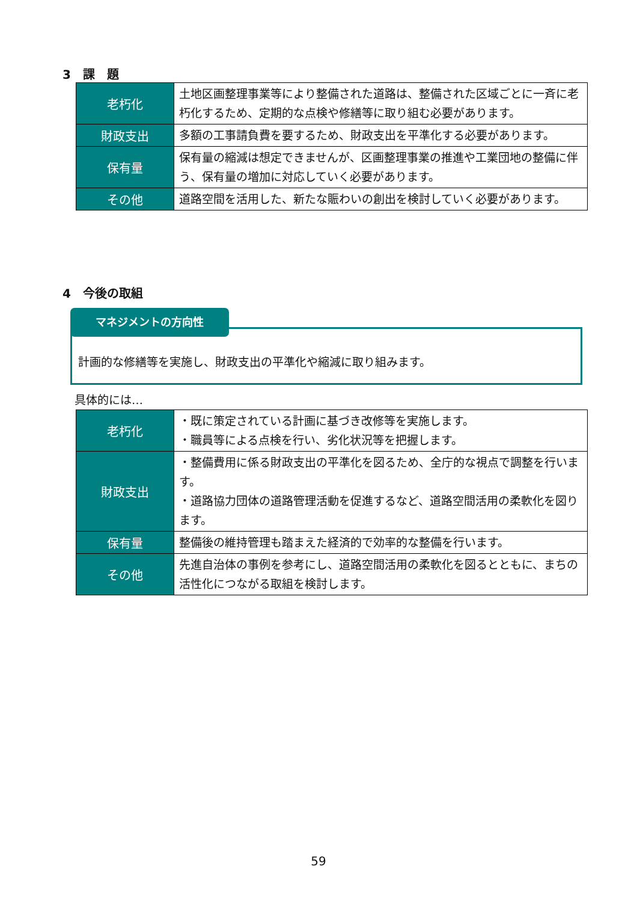3　課　題
| 老朽化 | 土地区画整理事業等により整備された道路は、整備された区域ごとに一斉に老朽化するため、定期的な点検や修繕等に取り組む必要があります。 |
| 財政支出 | 多額の工事請負費を要するため、財政支出を平準化する必要があります。 |
| 保有量 | 保有量の縮減は想定できませんが、区画整理事業の推進や工業団地の整備に伴う、保有量の増加に対応していく必要があります。 |
| その他 | 道路空間を活用した、新たな賑わいの創出を検討していく必要があります。 |
4　今後の取組
計画的な修繕等を実施し、財政支出の平準化や縮減に取り組みます。
マネジメントの方向性
具体的には…
| 老朽化 | ・既に策定されている計画に基づき改修等を実施します。 ・職員等による点検を行い、劣化状況等を把握します。 |
| 財政支出 | ・整備費用に係る財政支出の平準化を図るため、全庁的な視点で調整を行います。 ・道路協力団体の道路管理活動を促進するなど、道路空間活用の柔軟化を図ります。 |
| 保有量 | 整備後の維持管理も踏まえた経済的で効率的な整備を行います。 |
| その他 | 先進自治体の事例を参考にし、道路空間活用の柔軟化を図るとともに、まちの活性化につながる取組を検討します。 |
59